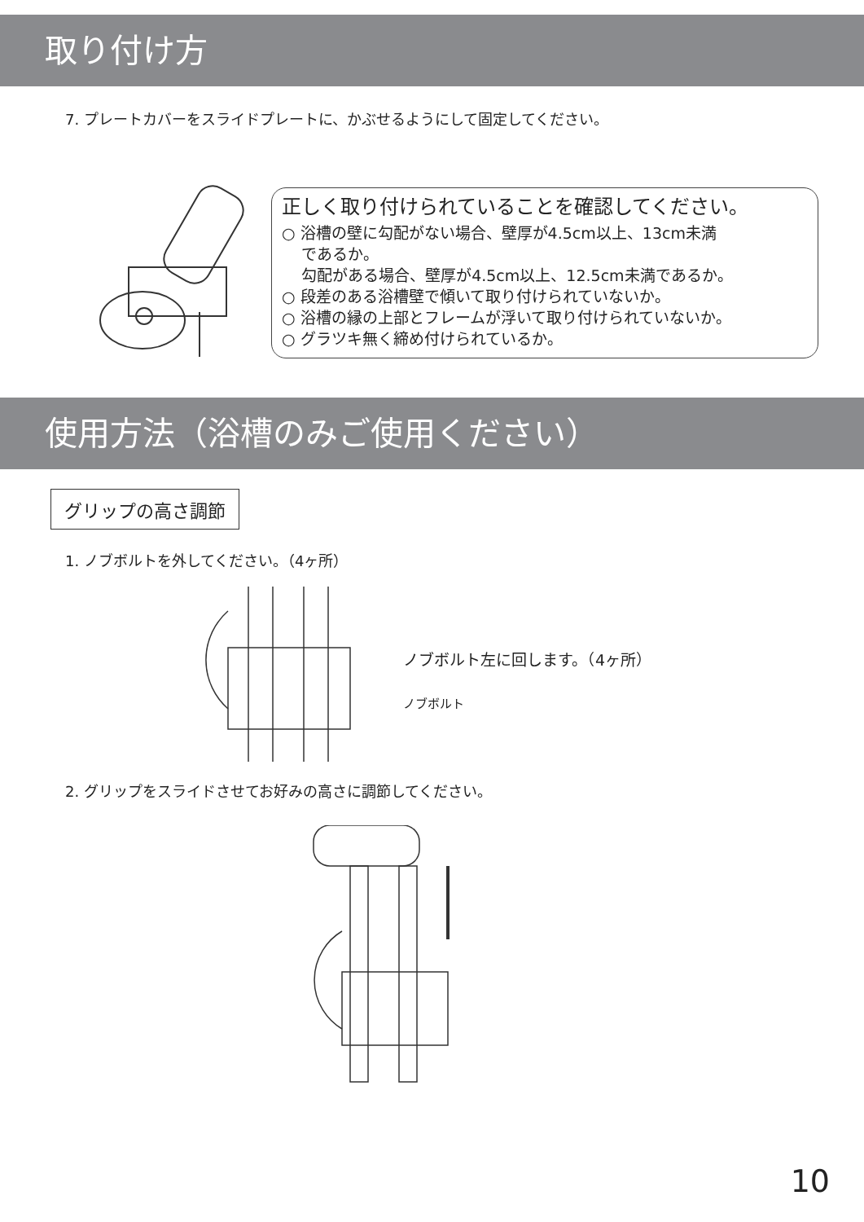取り付け方
7. プレートカバーをスライドプレートに、かぶせるようにして固定してください。
正しく取り付けられていることを確認してください。
○ 浴槽の壁に勾配がない場合、壁厚が4.5cm以上、13cm未満
であるか。
勾配がある場合、壁厚が4.5cm以上、12.5cm未満であるか。
○ 段差のある浴槽壁で傾いて取り付けられていないか。
○ 浴槽の縁の上部とフレームが浮いて取り付けられていないか。
○ グラツキ無く締め付けられているか。
使用方法（浴槽のみご使用ください）
グリップの高さ調節
1. ノブボルトを外してください。（4ヶ所）
ノブボルト左に回します。（4ヶ所）
ノブボルト
2. グリップをスライドさせてお好みの高さに調節してください。
10